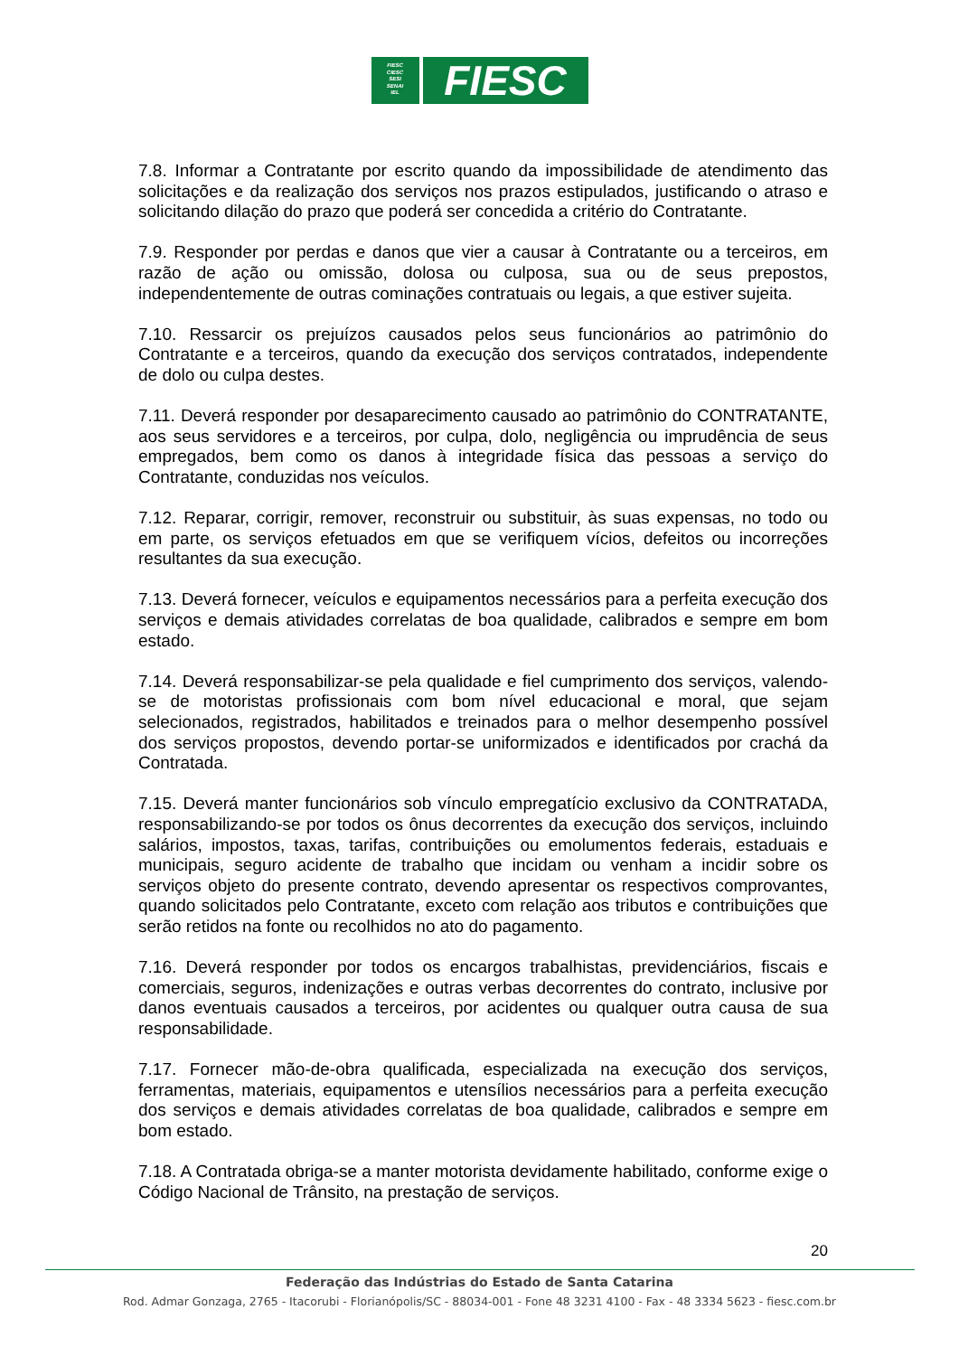FIESC
CIESC
SESI
SENAI
IEL
FIESC
7.8. Informar a Contratante por escrito quando da impossibilidade de atendimento das solicitações e da realização dos serviços nos prazos estipulados, justificando o atraso e solicitando dilação do prazo que poderá ser concedida a critério do Contratante.
7.9. Responder por perdas e danos que vier a causar à Contratante ou a terceiros, em razão de ação ou omissão, dolosa ou culposa, sua ou de seus prepostos, independentemente de outras cominações contratuais ou legais, a que estiver sujeita.
7.10. Ressarcir os prejuízos causados pelos seus funcionários ao patrimônio do Contratante e a terceiros, quando da execução dos serviços contratados, independente de dolo ou culpa destes.
7.11. Deverá responder por desaparecimento causado ao patrimônio do CONTRATANTE, aos seus servidores e a terceiros, por culpa, dolo, negligência ou imprudência de seus empregados, bem como os danos à integridade física das pessoas a serviço do Contratante, conduzidas nos veículos.
7.12. Reparar, corrigir, remover, reconstruir ou substituir, às suas expensas, no todo ou em parte, os serviços efetuados em que se verifiquem vícios, defeitos ou incorreções resultantes da sua execução.
7.13. Deverá fornecer, veículos e equipamentos necessários para a perfeita execução dos serviços e demais atividades correlatas de boa qualidade, calibrados e sempre em bom estado.
7.14. Deverá responsabilizar-se pela qualidade e fiel cumprimento dos serviços, valendo-se de motoristas profissionais com bom nível educacional e moral, que sejam selecionados, registrados, habilitados e treinados para o melhor desempenho possível dos serviços propostos, devendo portar-se uniformizados e identificados por crachá da Contratada.
7.15. Deverá manter funcionários sob vínculo empregatício exclusivo da CONTRATADA, responsabilizando-se por todos os ônus decorrentes da execução dos serviços, incluindo salários, impostos, taxas, tarifas, contribuições ou emolumentos federais, estaduais e municipais, seguro acidente de trabalho que incidam ou venham a incidir sobre os serviços objeto do presente contrato, devendo apresentar os respectivos comprovantes, quando solicitados pelo Contratante, exceto com relação aos tributos e contribuições que serão retidos na fonte ou recolhidos no ato do pagamento.
7.16. Deverá responder por todos os encargos trabalhistas, previdenciários, fiscais e comerciais, seguros, indenizações e outras verbas decorrentes do contrato, inclusive por danos eventuais causados a terceiros, por acidentes ou qualquer outra causa de sua responsabilidade.
7.17. Fornecer mão-de-obra qualificada, especializada na execução dos serviços, ferramentas, materiais, equipamentos e utensílios necessários para a perfeita execução dos serviços e demais atividades correlatas de boa qualidade, calibrados e sempre em bom estado.
7.18. A Contratada obriga-se a manter motorista devidamente habilitado, conforme exige o Código Nacional de Trânsito, na prestação de serviços.
20
Federação das Indústrias do Estado de Santa Catarina
Rod. Admar Gonzaga, 2765 - Itacorubi - Florianópolis/SC - 88034-001 - Fone 48 3231 4100 - Fax - 48 3334 5623 - fiesc.com.br